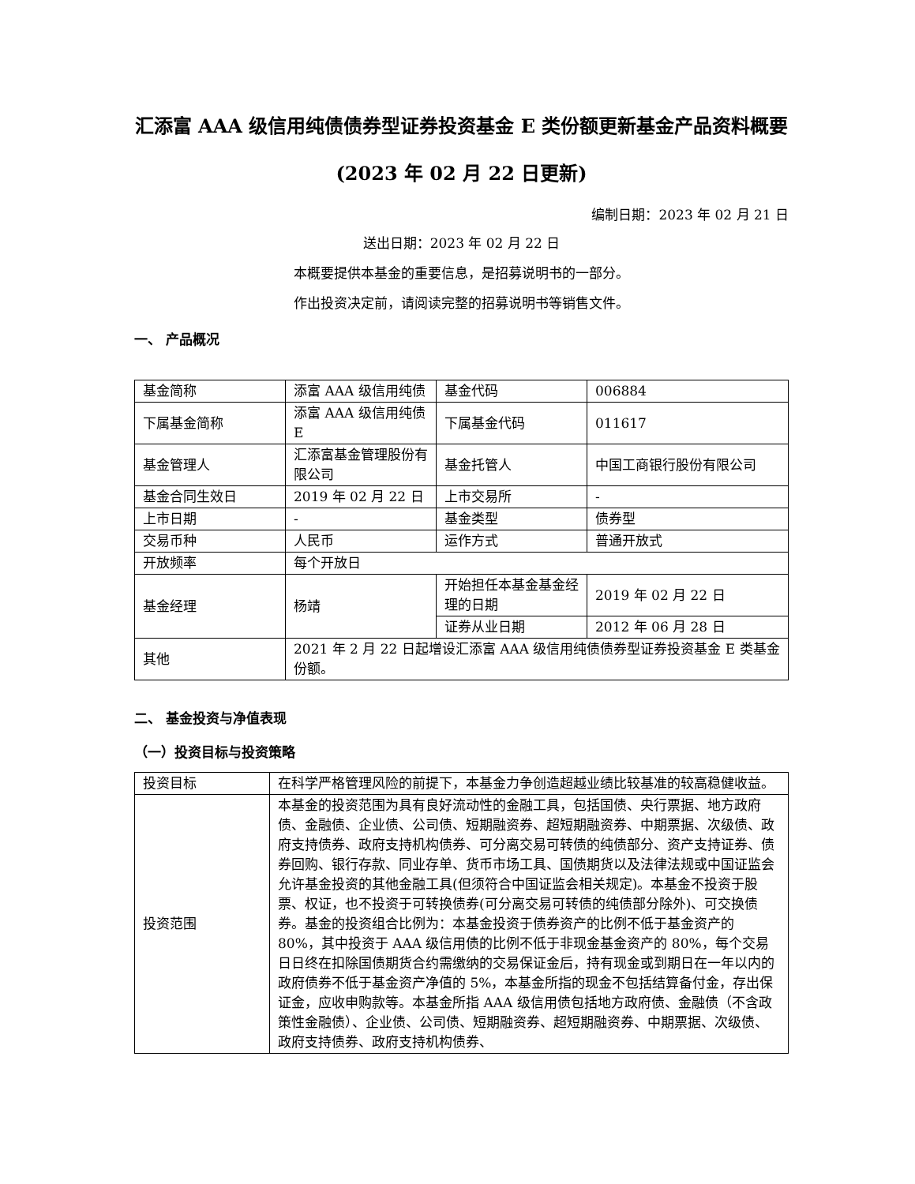汇添富 AAA 级信用纯债债券型证券投资基金 E 类份额更新基金产品资料概要(2023 年 02 月 22 日更新)
编制日期：2023 年 02 月 21 日
送出日期：2023 年 02 月 22 日
本概要提供本基金的重要信息，是招募说明书的一部分。
作出投资决定前，请阅读完整的招募说明书等销售文件。
一、 产品概况
| 基金简称 | 添富 AAA 级信用纯债 | 基金代码 | 006884 |
| 下属基金简称 | 添富 AAA 级信用纯债 E | 下属基金代码 | 011617 |
| 基金管理人 | 汇添富基金管理股份有限公司 | 基金托管人 | 中国工商银行股份有限公司 |
| 基金合同生效日 | 2019 年 02 月 22 日 | 上市交易所 | - |
| 上市日期 | - | 基金类型 | 债券型 |
| 交易币种 | 人民币 | 运作方式 | 普通开放式 |
| 开放频率 | 每个开放日 | | |
| 基金经理 | 杨靖 | 开始担任本基金基金经理的日期 | 2019 年 02 月 22 日 |
| | | 证券从业日期 | 2012 年 06 月 28 日 |
| 其他 | 2021 年 2 月 22 日起增设汇添富 AAA 级信用纯债债券型证券投资基金 E 类基金份额。 | | |
二、 基金投资与净值表现
（一）投资目标与投资策略
| 投资目标 | 在科学严格管理风险的前提下，本基金力争创造超越业绩比较基准的较高稳健收益。 |
| 投资范围 | 本基金的投资范围为具有良好流动性的金融工具，包括国债、央行票据、地方政府债、金融债、企业债、公司债、短期融资券、超短期融资券、中期票据、次级债、政府支持债券、政府支持机构债券、可分离交易可转债的纯债部分、资产支持证券、债券回购、银行存款、同业存单、货币市场工具、国债期货以及法律法规或中国证监会允许基金投资的其他金融工具(但须符合中国证监会相关规定)。本基金不投资于股票、权证，也不投资于可转换债券(可分离交易可转债的纯债部分除外)、可交换债券。基金的投资组合比例为：本基金投资于债券资产的比例不低于基金资产的 80%，其中投资于 AAA 级信用债的比例不低于非现金基金资产的 80%，每个交易日日终在扣除国债期货合约需缴纳的交易保证金后，持有现金或到期日在一年以内的政府债券不低于基金资产净值的 5%，本基金所指的现金不包括结算备付金，存出保证金，应收申购款等。本基金所指 AAA 级信用债包括地方政府债、金融债（不含政策性金融债）、企业债、公司债、短期融资券、超短期融资券、中期票据、次级债、政府支持债券、政府支持机构债券、 |